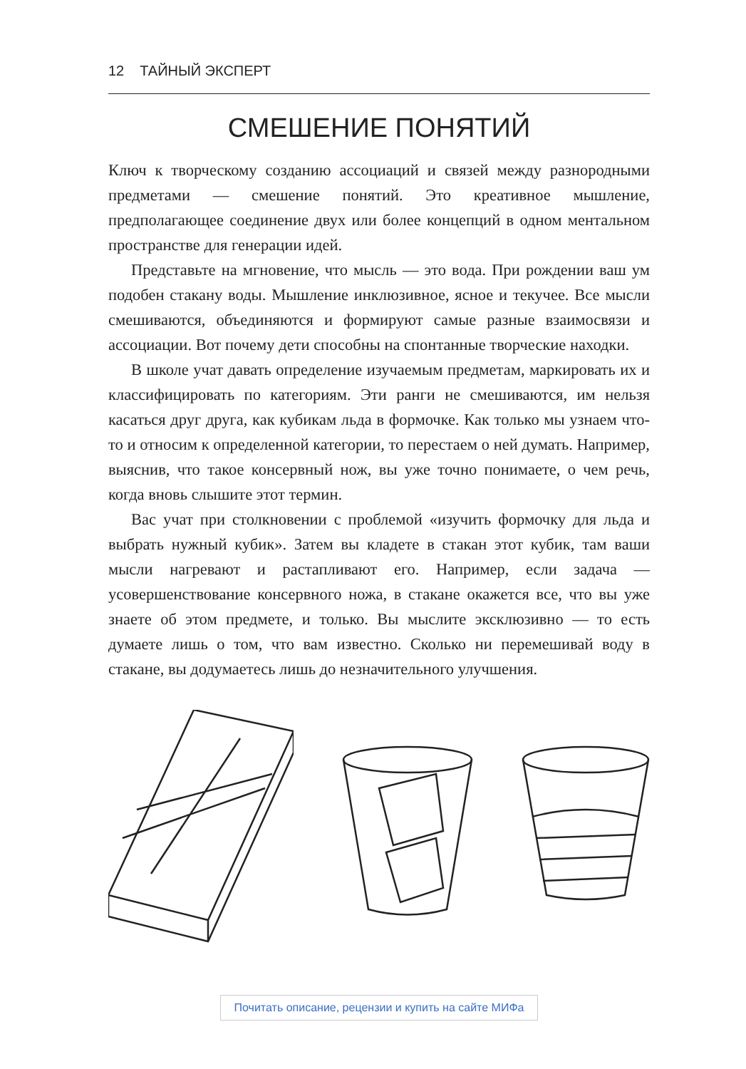12 ТАЙНЫЙ ЭКСПЕРТ
СМЕШЕНИЕ ПОНЯТИЙ
Ключ к творческому созданию ассоциаций и связей между разнородными предметами — смешение понятий. Это креативное мышление, предполагающее соединение двух или более концепций в одном ментальном пространстве для генерации идей.
Представьте на мгновение, что мысль — это вода. При рождении ваш ум подобен стакану воды. Мышление инклюзивное, ясное и текучее. Все мысли смешиваются, объединяются и формируют самые разные взаимосвязи и ассоциации. Вот почему дети способны на спонтанные творческие находки.
В школе учат давать определение изучаемым предметам, маркировать их и классифицировать по категориям. Эти ранги не смешиваются, им нельзя касаться друг друга, как кубикам льда в формочке. Как только мы узнаем что-то и относим к определенной категории, то перестаем о ней думать. Например, выяснив, что такое консервный нож, вы уже точно понимаете, о чем речь, когда вновь слышите этот термин.
Вас учат при столкновении с проблемой «изучить формочку для льда и выбрать нужный кубик». Затем вы кладете в стакан этот кубик, там ваши мысли нагревают и растапливают его. Например, если задача — усовершенствование консервного ножа, в стакане окажется все, что вы уже знаете об этом предмете, и только. Вы мыслите эксклюзивно — то есть думаете лишь о том, что вам известно. Сколько ни перемешивай воду в стакане, вы додумаетесь лишь до незначительного улучшения.
Почитать описание, рецензии и купить на сайте МИФа